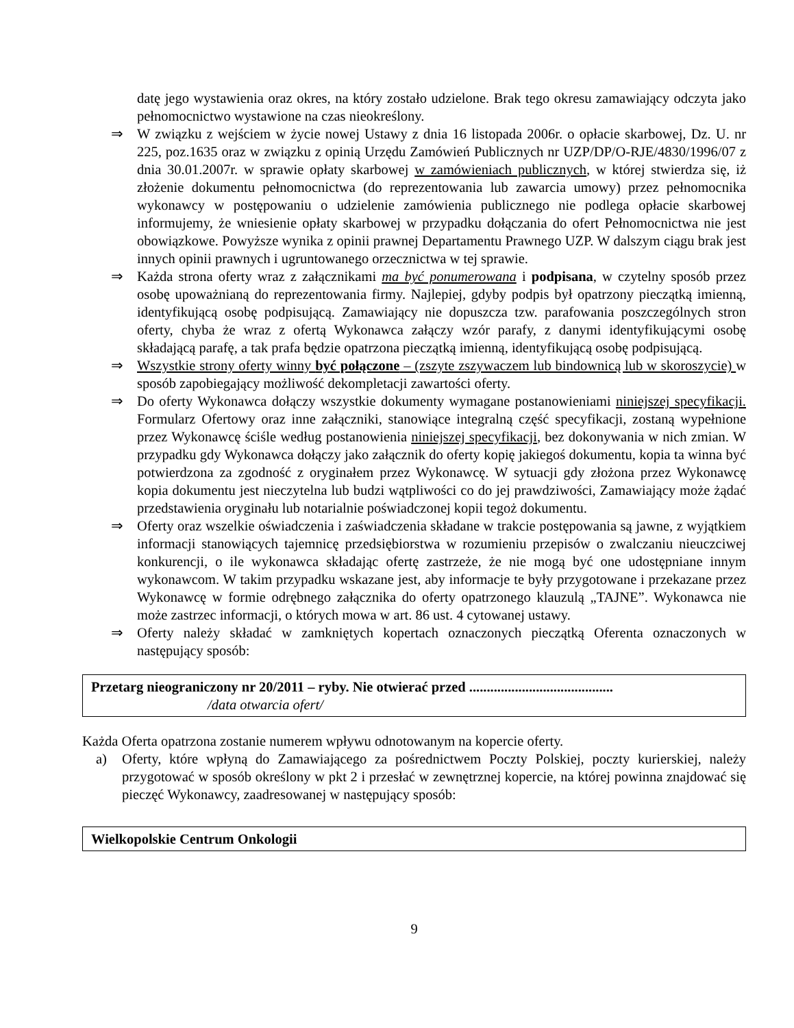datę jego wystawienia oraz okres, na który zostało udzielone. Brak tego okresu zamawiający odczyta jako pełnomocnictwo wystawione na czas nieokreślony.
⇒ W związku z wejściem w życie nowej Ustawy z dnia 16 listopada 2006r. o opłacie skarbowej, Dz. U. nr 225, poz.1635 oraz w związku z opinią Urzędu Zamówień Publicznych nr UZP/DP/O-RJE/4830/1996/07 z dnia 30.01.2007r. w sprawie opłaty skarbowej w zamówieniach publicznych, w której stwierdza się, iż złożenie dokumentu pełnomocnictwa (do reprezentowania lub zawarcia umowy) przez pełnomocnika wykonawcy w postępowaniu o udzielenie zamówienia publicznego nie podlega opłacie skarbowej informujemy, że wniesienie opłaty skarbowej w przypadku dołączania do ofert Pełnomocnictwa nie jest obowiązkowe. Powyższe wynika z opinii prawnej Departamentu Prawnego UZP. W dalszym ciągu brak jest innych opinii prawnych i ugruntowanego orzecznictwa w tej sprawie.
⇒ Każda strona oferty wraz z załącznikami ma być ponumerowana i podpisana, w czytelny sposób przez osobę upoważnianą do reprezentowania firmy. Najlepiej, gdyby podpis był opatrzony pieczątką imienną, identyfikującą osobę podpisującą. Zamawiający nie dopuszcza tzw. parafowania poszczególnych stron oferty, chyba że wraz z ofertą Wykonawca załączy wzór parafy, z danymi identyfikującymi osobę składającą parafę, a tak prafa będzie opatrzona pieczątką imienną, identyfikującą osobę podpisującą.
⇒ Wszystkie strony oferty winny być połączone – (zszyte zszywaczem lub bindownicą lub w skoroszycie) w sposób zapobiegający możliwość dekompletacji zawartości oferty.
⇒ Do oferty Wykonawca dołączy wszystkie dokumenty wymagane postanowieniami niniejszej specyfikacji. Formularz Ofertowy oraz inne załączniki, stanowiące integralną część specyfikacji, zostaną wypełnione przez Wykonawcę ściśle według postanowienia niniejszej specyfikacji, bez dokonywania w nich zmian. W przypadku gdy Wykonawca dołączy jako załącznik do oferty kopię jakiegoś dokumentu, kopia ta winna być potwierdzona za zgodność z oryginałem przez Wykonawcę. W sytuacji gdy złożona przez Wykonawcę kopia dokumentu jest nieczytelna lub budzi wątpliwości co do jej prawdziwości, Zamawiający może żądać przedstawienia oryginału lub notarialnie poświadczonej kopii tegoż dokumentu.
⇒ Oferty oraz wszelkie oświadczenia i zaświadczenia składane w trakcie postępowania są jawne, z wyjątkiem informacji stanowiących tajemnicę przedsiębiorstwa w rozumieniu przepisów o zwalczaniu nieuczciwej konkurencji, o ile wykonawca składając ofertę zastrzeże, że nie mogą być one udostępniane innym wykonawcom. W takim przypadku wskazane jest, aby informacje te były przygotowane i przekazane przez Wykonawcę w formie odrębnego załącznika do oferty opatrzonego klauzulą „TAJNE”. Wykonawca nie może zastrzec informacji, o których mowa w art. 86 ust. 4 cytowanej ustawy.
⇒ Oferty należy składać w zamkniętych kopertach oznaczonych pieczątką Oferenta oznaczonych w następujący sposób:
Przetarg nieograniczony nr 20/2011 – ryby. Nie otwierać przed .........................................
/data otwarcia ofert/
Każda Oferta opatrzona zostanie numerem wpływu odnotowanym na kopercie oferty.
a) Oferty, które wpłyną do Zamawiającego za pośrednictwem Poczty Polskiej, poczty kurierskiej, należy przygotować w sposób określony w pkt 2 i przesłać w zewnętrznej kopercie, na której powinna znajdować się pieczęć Wykonawcy, zaadresowanej w następujący sposób:
Wielkopolskie Centrum Onkologii
9